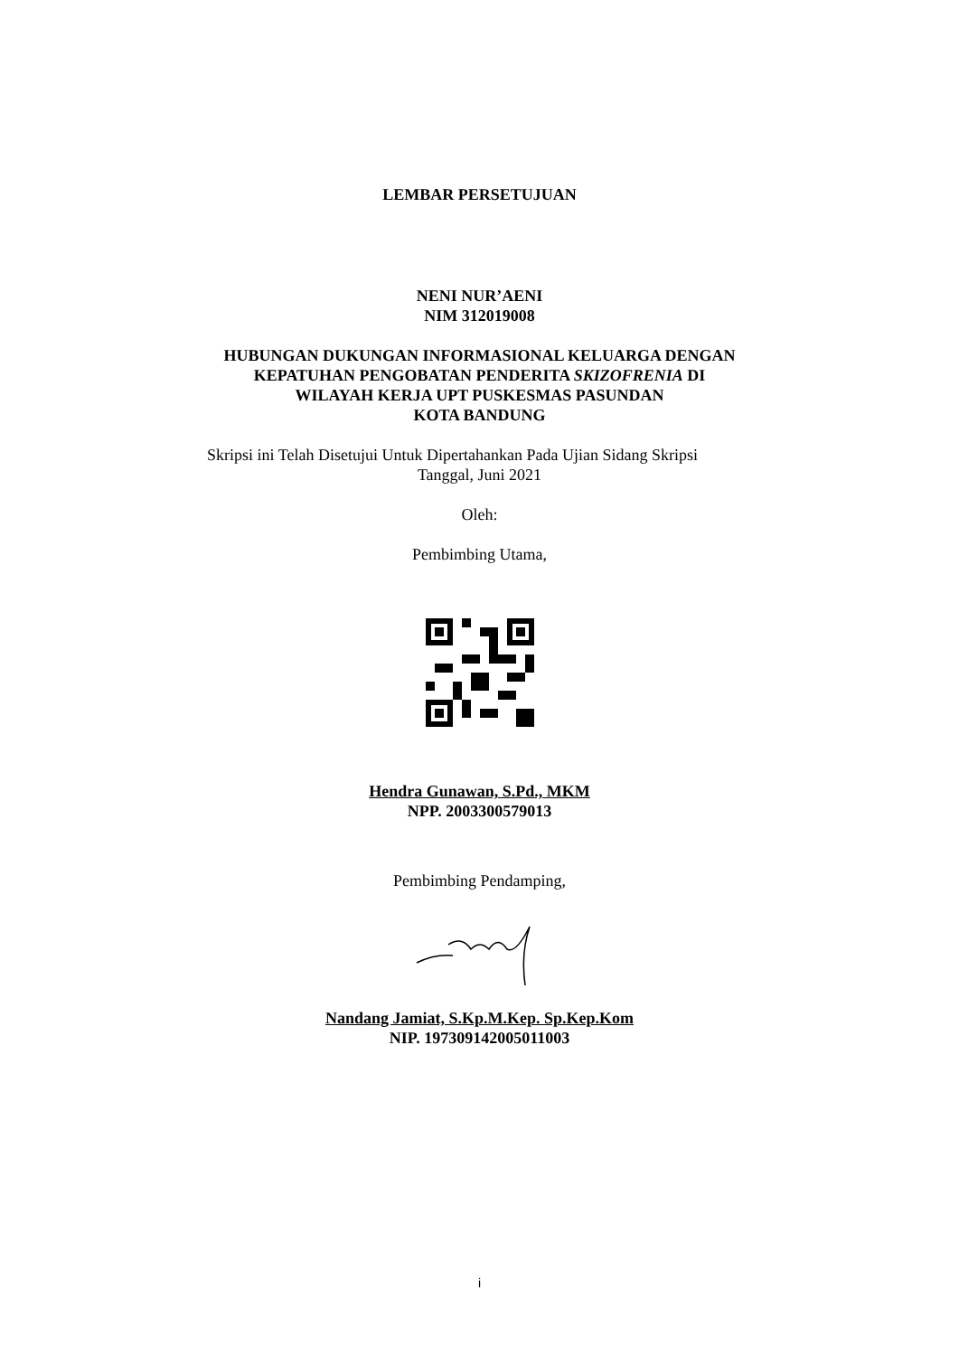LEMBAR PERSETUJUAN
NENI NUR’AENI
NIM 312019008
HUBUNGAN DUKUNGAN INFORMASIONAL KELUARGA DENGAN
KEPATUHAN PENGOBATAN PENDERITA SKIZOFRENIA DI
WILAYAH KERJA UPT PUSKESMAS PASUNDAN
KOTA BANDUNG
Skripsi ini Telah Disetujui Untuk Dipertahankan Pada Ujian Sidang Skripsi
Tanggal, Juni 2021
Oleh:
Pembimbing Utama,
Hendra Gunawan, S.Pd., MKM
NPP. 2003300579013
Pembimbing Pendamping,
Nandang Jamiat, S.Kp.M.Kep. Sp.Kep.Kom
NIP. 197309142005011003
i